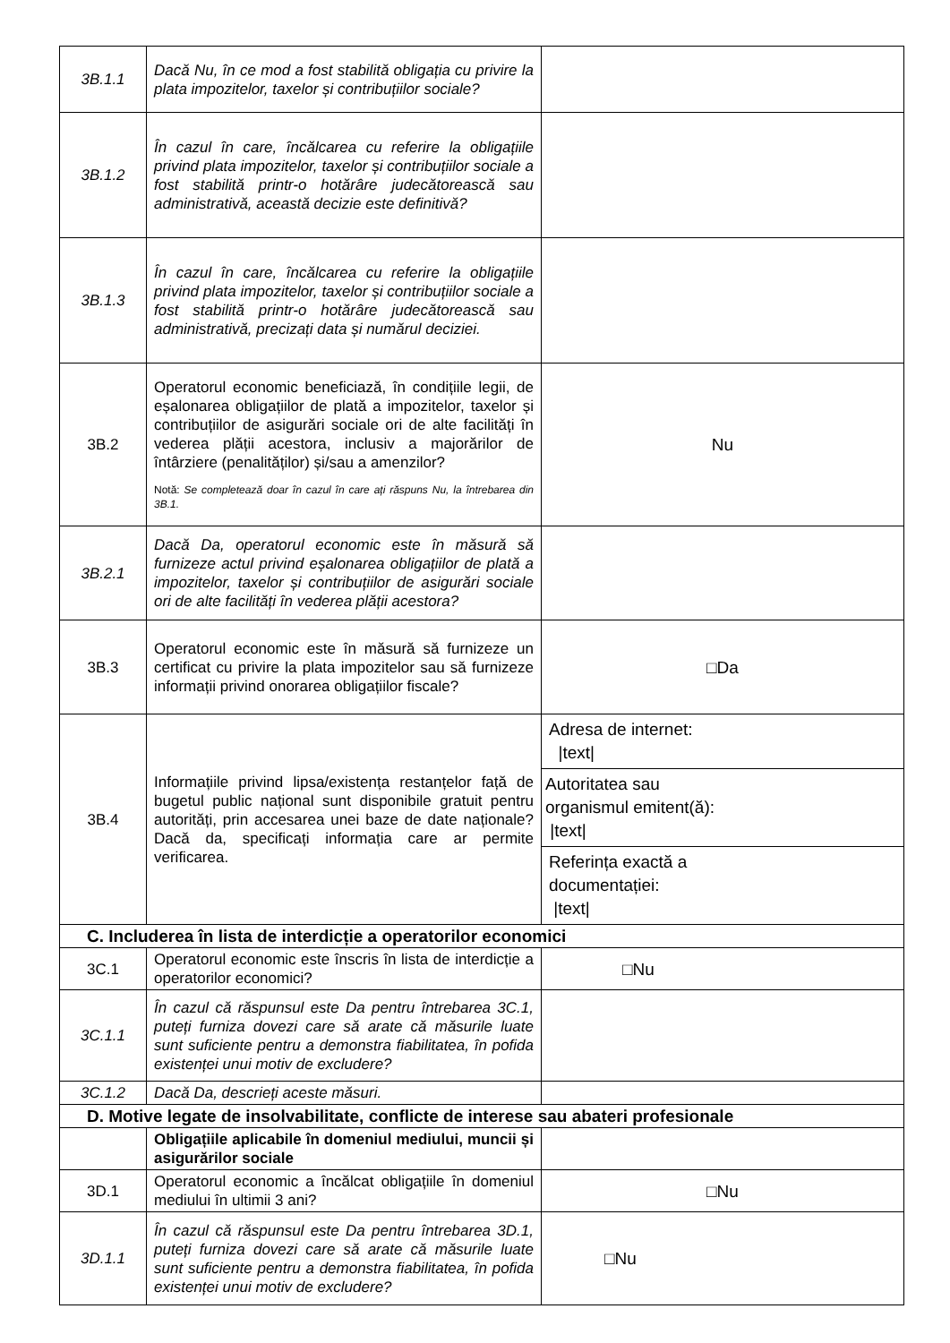| 3B.1.1 | Dacă Nu, în ce mod a fost stabilită obligația cu privire la plata impozitelor, taxelor și contribuțiilor sociale? | |
| 3B.1.2 | În cazul în care, încălcarea cu referire la obligațiile privind plata impozitelor, taxelor și contribuțiilor sociale a fost stabilită printr-o hotărâre judecătorească sau administrativă, această decizie este definitivă? | |
| 3B.1.3 | În cazul în care, încălcarea cu referire la obligațiile privind plata impozitelor, taxelor și contribuțiilor sociale a fost stabilită printr-o hotărâre judecătorească sau administrativă, precizați data și numărul deciziei. | |
| 3B.2 | Operatorul economic beneficiază, în condițiile legii, de eșalonarea obligațiilor de plată a impozitelor, taxelor și contribuțiilor de asigurări sociale ori de alte facilități în vederea plății acestora, inclusiv a majorărilor de întârziere (penalităților) și/sau a amenzilor? Notă: Se completează doar în cazul în care ați răspuns Nu, la întrebarea din 3B.1. | Nu |
| 3B.2.1 | Dacă Da, operatorul economic este în măsură să furnizeze actul privind eșalonarea obligațiilor de plată a impozitelor, taxelor și contribuțiilor de asigurări sociale ori de alte facilități în vederea plății acestora? | |
| 3B.3 | Operatorul economic este în măsură să furnizeze un certificat cu privire la plata impozitelor sau să furnizeze informații privind onorarea obligațiilor fiscale? | □Da |
| 3B.4 | Informațiile privind lipsa/existența restanțelor față de bugetul public național sunt disponibile gratuit pentru autorități, prin accesarea unei baze de date naționale? Dacă da, specificați informația care ar permite verificarea. | Adresa de internet: /text/ Autoritatea sau organismul emitent(ă): /text/ Referința exactă a documentației: /text/ |
| C. Includerea în lista de interdicție a operatorilor economici | | |
| 3C.1 | Operatorul economic este înscris în lista de interdicție a operatorilor economici? | □Nu |
| 3C.1.1 | În cazul că răspunsul este Da pentru întrebarea 3C.1, puteți furniza dovezi care să arate că măsurile luate sunt suficiente pentru a demonstra fiabilitatea, în pofida existenței unui motiv de excludere? | |
| 3C.1.2 | Dacă Da, descrieți aceste măsuri. | |
| D. Motive legate de insolvabilitate, conflicte de interese sau abateri profesionale | | |
| | Obligațiile aplicabile în domeniul mediului, muncii și asigurărilor sociale | |
| 3D.1 | Operatorul economic a încălcat obligațiile în domeniul mediului în ultimii 3 ani? | □Nu |
| 3D.1.1 | În cazul că răspunsul este Da pentru întrebarea 3D.1, puteți furniza dovezi care să arate că măsurile luate sunt suficiente pentru a demonstra fiabilitatea, în pofida existenței unui motiv de excludere? | □Nu |